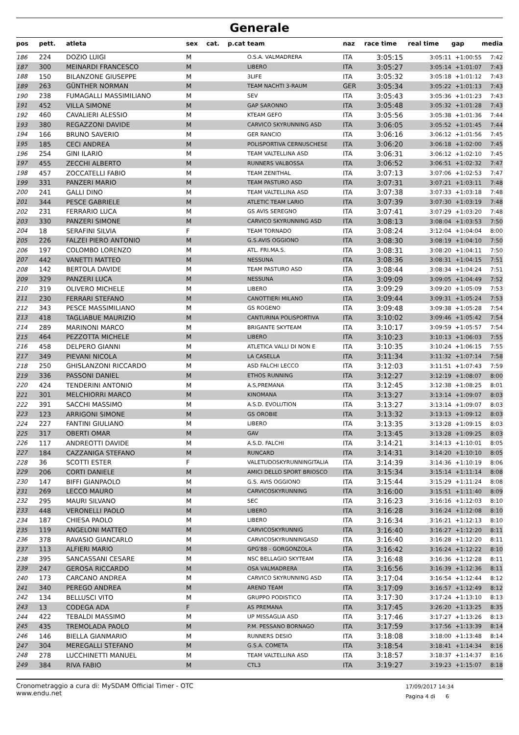Generale
| pos | pett. | atleta | sex | cat. | p.cat | team | naz | race time | real time | gap | media |
| --- | --- | --- | --- | --- | --- | --- | --- | --- | --- | --- | --- |
| 186 | 224 | DOZIO LUIGI | M | | | O.S.A. VALMADRERA | ITA | 3:05:15 | 3:05:11 | +1:00:55 | 7:42 |
| 187 | 300 | MEINARDI FRANCESCO | M | | | LIBERO | ITA | 3:05:27 | 3:05:14 | +1:01:07 | 7:43 |
| 188 | 150 | BILANZONE GIUSEPPE | M | | | 3LIFE | ITA | 3:05:32 | 3:05:18 | +1:01:12 | 7:43 |
| 189 | 263 | GÜNTHER NORMAN | M | | | TEAM NACHTI 3-RAUM | GER | 3:05:34 | 3:05:22 | +1:01:13 | 7:43 |
| 190 | 238 | FUMAGALLI MASSIMILIANO | M | | | SEV | ITA | 3:05:43 | 3:05:36 | +1:01:23 | 7:43 |
| 191 | 452 | VILLA SIMONE | M | | | GAP SARONNO | ITA | 3:05:48 | 3:05:32 | +1:01:28 | 7:43 |
| 192 | 460 | CAVALIERI ALESSIO | M | | | KTEAM GEFO | ITA | 3:05:56 | 3:05:38 | +1:01:36 | 7:44 |
| 193 | 380 | REGAZZONI DAVIDE | M | | | CARVICO SKYRUNNING ASD | ITA | 3:06:05 | 3:05:52 | +1:01:45 | 7:44 |
| 194 | 166 | BRUNO SAVERIO | M | | | GER RANCIO | ITA | 3:06:16 | 3:06:12 | +1:01:56 | 7:45 |
| 195 | 185 | CECI ANDREA | M | | | POLISPORTIVA CERNUSCHESE | ITA | 3:06:20 | 3:06:18 | +1:02:00 | 7:45 |
| 196 | 254 | GINI ILARIO | M | | | TEAM VALTELLINA ASD | ITA | 3:06:31 | 3:06:12 | +1:02:10 | 7:45 |
| 197 | 455 | ZECCHI ALBERTO | M | | | RUNNERS VALBOSSA | ITA | 3:06:52 | 3:06:51 | +1:02:32 | 7:47 |
| 198 | 457 | ZOCCATELLI FABIO | M | | | TEAM ZENITHAL | ITA | 3:07:13 | 3:07:06 | +1:02:53 | 7:47 |
| 199 | 331 | PANZERI MARIO | M | | | TEAM PASTURO ASD | ITA | 3:07:31 | 3:07:21 | +1:03:11 | 7:48 |
| 200 | 241 | GALLI DINO | M | | | TEAM VALTELLINA ASD | ITA | 3:07:38 | 3:07:33 | +1:03:18 | 7:48 |
| 201 | 344 | PESCE GABRIELE | M | | | ATLETIC TEAM LARIO | ITA | 3:07:39 | 3:07:30 | +1:03:19 | 7:48 |
| 202 | 231 | FERRARIO LUCA | M | | | GS AVIS SEREGNO | ITA | 3:07:41 | 3:07:29 | +1:03:20 | 7:48 |
| 203 | 330 | PANZERI SIMONE | M | | | CARVICO SKYRUNNING ASD | ITA | 3:08:13 | 3:08:04 | +1:03:53 | 7:50 |
| 204 | 18 | SERAFINI SILVIA | F | | | TEAM TORNADO | ITA | 3:08:24 | 3:12:04 | +1:04:04 | 8:00 |
| 205 | 226 | FALZEI PIERO ANTONIO | M | | | G.S.AVIS OGGIONO | ITA | 3:08:30 | 3:08:19 | +1:04:10 | 7:50 |
| 206 | 197 | COLOMBO LORENZO | M | | | ATL. FRI.MA.S. | ITA | 3:08:31 | 3:08:20 | +1:04:11 | 7:50 |
| 207 | 442 | VANETTI MATTEO | M | | | NESSUNA | ITA | 3:08:36 | 3:08:31 | +1:04:15 | 7:51 |
| 208 | 142 | BERTOLA DAVIDE | M | | | TEAM PASTURO ASD | ITA | 3:08:44 | 3:08:34 | +1:04:24 | 7:51 |
| 209 | 329 | PANZERI LUCA | M | | | NESSUNA | ITA | 3:09:09 | 3:09:05 | +1:04:49 | 7:52 |
| 210 | 319 | OLIVERO MICHELE | M | | | LIBERO | ITA | 3:09:29 | 3:09:20 | +1:05:09 | 7:53 |
| 211 | 230 | FERRARI STEFANO | M | | | CANOTTIERI MILANO | ITA | 3:09:44 | 3:09:31 | +1:05:24 | 7:53 |
| 212 | 343 | PESCE MASSIMILIANO | M | | | GS ROGENO | ITA | 3:09:48 | 3:09:38 | +1:05:28 | 7:54 |
| 213 | 418 | TAGLIABUE MAURIZIO | M | | | CANTURINA POLISPORTIVA | ITA | 3:10:02 | 3:09:46 | +1:05:42 | 7:54 |
| 214 | 289 | MARINONI MARCO | M | | | BRIGANTE SKYTEAM | ITA | 3:10:17 | 3:09:59 | +1:05:57 | 7:54 |
| 215 | 464 | PEZZOTTA MICHELE | M | | | LIBERO | ITA | 3:10:23 | 3:10:13 | +1:06:03 | 7:55 |
| 216 | 458 | DELPERO GIANNI | M | | | ATLETICA VALLI DI NON E | ITA | 3:10:35 | 3:10:24 | +1:06:15 | 7:55 |
| 217 | 349 | PIEVANI NICOLA | M | | | LA CASELLA | ITA | 3:11:34 | 3:11:32 | +1:07:14 | 7:58 |
| 218 | 250 | GHISLANZONI RICCARDO | M | | | ASD FALCHI LECCO | ITA | 3:12:03 | 3:11:51 | +1:07:43 | 7:59 |
| 219 | 336 | PASSONI DANIEL | M | | | ETHOS RUNNING | ITA | 3:12:27 | 3:12:19 | +1:08:07 | 8:00 |
| 220 | 424 | TENDERINI ANTONIO | M | | | A.S,PREMANA | ITA | 3:12:45 | 3:12:38 | +1:08:25 | 8:01 |
| 221 | 301 | MELCHIORRI MARCO | M | | | KINOMANA | ITA | 3:13:27 | 3:13:14 | +1:09:07 | 8:03 |
| 222 | 391 | SACCHI MASSIMO | M | | | A.S.D. EVOLUTION | ITA | 3:13:27 | 3:13:14 | +1:09:07 | 8:03 |
| 223 | 123 | ARRIGONI SIMONE | M | | | GS OROBIE | ITA | 3:13:32 | 3:13:13 | +1:09:12 | 8:03 |
| 224 | 227 | FANTINI GIULIANO | M | | | LIBERO | ITA | 3:13:35 | 3:13:28 | +1:09:15 | 8:03 |
| 225 | 317 | OBERTI OMAR | M | | | GAV | ITA | 3:13:45 | 3:13:28 | +1:09:25 | 8:03 |
| 226 | 117 | ANDREOTTI DAVIDE | M | | | A.S.D. FALCHI | ITA | 3:14:21 | 3:14:13 | +1:10:01 | 8:05 |
| 227 | 184 | CAZZANIGA STEFANO | M | | | RUNCARD | ITA | 3:14:31 | 3:14:20 | +1:10:10 | 8:05 |
| 228 | 36 | SCOTTI ESTER | F | | | VALETUDOSKYRUNNINGITALIA | ITA | 3:14:39 | 3:14:36 | +1:10:19 | 8:06 |
| 229 | 206 | CORTI DANIELE | M | | | AMICI DELLO SPORT BRIOSCO | ITA | 3:15:34 | 3:15:14 | +1:11:14 | 8:08 |
| 230 | 147 | BIFFI GIANPAOLO | M | | | G.S. AVIS OGGIONO | ITA | 3:15:44 | 3:15:29 | +1:11:24 | 8:08 |
| 231 | 269 | LECCO MAURO | M | | | CARVICOSKYRUNNING | ITA | 3:16:00 | 3:15:51 | +1:11:40 | 8:09 |
| 232 | 295 | MAURI SILVANO | M | | | SEC | ITA | 3:16:23 | 3:16:16 | +1:12:03 | 8:10 |
| 233 | 448 | VERONELLI PAOLO | M | | | LIBERO | ITA | 3:16:28 | 3:16:24 | +1:12:08 | 8:10 |
| 234 | 187 | CHIESA PAOLO | M | | | LIBERO | ITA | 3:16:34 | 3:16:21 | +1:12:13 | 8:10 |
| 235 | 119 | ANGELONI MATTEO | M | | | CARVICOSKYRUNNIG | ITA | 3:16:40 | 3:16:27 | +1:12:20 | 8:11 |
| 236 | 378 | RAVASIO GIANCARLO | M | | | CARVICOSKYRUNNINGASD | ITA | 3:16:40 | 3:16:28 | +1:12:20 | 8:11 |
| 237 | 113 | ALFIERI MARIO | M | | | GPG'88 - GORGONZOLA | ITA | 3:16:42 | 3:16:24 | +1:12:22 | 8:10 |
| 238 | 395 | SANCASSANI CESARE | M | | | NSC BELLAGIO SKYTEAM | ITA | 3:16:48 | 3:16:36 | +1:12:28 | 8:11 |
| 239 | 247 | GEROSA RICCARDO | M | | | OSA VALMADRERA | ITA | 3:16:56 | 3:16:39 | +1:12:36 | 8:11 |
| 240 | 173 | CARCANO ANDREA | M | | | CARVICO SKYRUNNING ASD | ITA | 3:17:04 | 3:16:54 | +1:12:44 | 8:12 |
| 241 | 340 | PEREGO ANDREA | M | | | AREND TEAM | ITA | 3:17:09 | 3:16:57 | +1:12:49 | 8:12 |
| 242 | 134 | BELLUSCI VITO | M | | | GRUPPO PODISTICO | ITA | 3:17:30 | 3:17:24 | +1:13:10 | 8:13 |
| 243 | 13 | CODEGA ADA | F | | | AS PREMANA | ITA | 3:17:45 | 3:26:20 | +1:13:25 | 8:35 |
| 244 | 422 | TEBALDI MASSIMO | M | | | UP MISSAGLIA ASD | ITA | 3:17:46 | 3:17:27 | +1:13:26 | 8:13 |
| 245 | 435 | TREMOLADA PAOLO | M | | | P.M. PESSANO BORNAGO | ITA | 3:17:59 | 3:17:56 | +1:13:39 | 8:14 |
| 246 | 146 | BIELLA GIANMARIO | M | | | RUNNERS DESIO | ITA | 3:18:08 | 3:18:00 | +1:13:48 | 8:14 |
| 247 | 304 | MEREGALLI STEFANO | M | | | G.S.A. COMETA | ITA | 3:18:54 | 3:18:41 | +1:14:34 | 8:16 |
| 248 | 278 | LUCCHINETTI MANUEL | M | | | TEAM VALTELLINA ASD | ITA | 3:18:57 | 3:18:37 | +1:14:37 | 8:16 |
| 249 | 384 | RIVA FABIO | M | | | CTL3 | ITA | 3:19:27 | 3:19:23 | +1:15:07 | 8:18 |
Cronometraggio a cura di: MySDAM Official Timer - OTC
www.endu.net
17/09/2017 14:34
Pagina 4 di 6